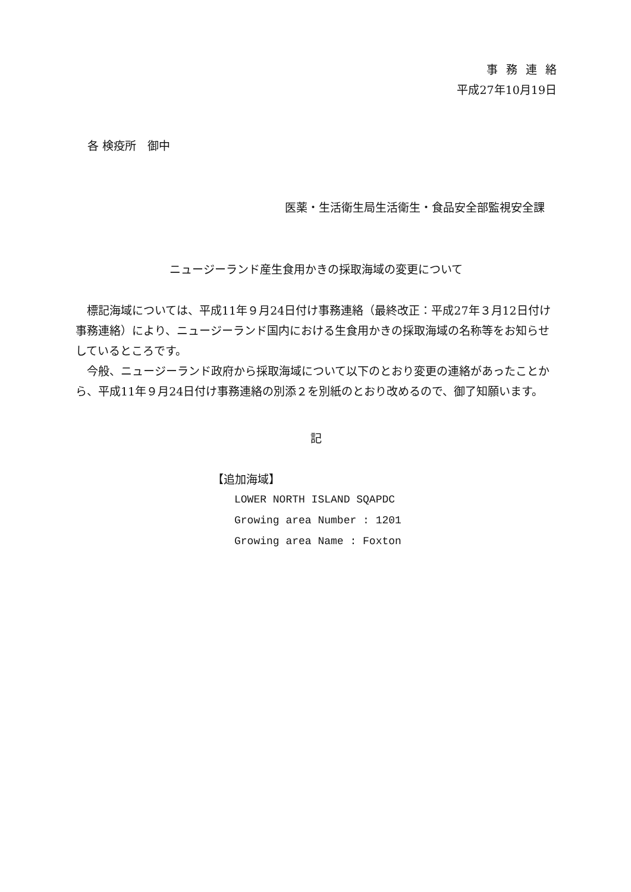事務連絡
平成27年10月19日
各 検疫所　御中
医薬・生活衛生局生活衛生・食品安全部監視安全課
ニュージーランド産生食用かきの採取海域の変更について
標記海域については、平成11年９月24日付け事務連絡（最終改正：平成27年３月12日付け事務連絡）により、ニュージーランド国内における生食用かきの採取海域の名称等をお知らせしているところです。
今般、ニュージーランド政府から採取海域について以下のとおり変更の連絡があったことから、平成11年９月24日付け事務連絡の別添２を別紙のとおり改めるので、御了知願います。
記
【追加海域】
LOWER NORTH ISLAND SQAPDC
Growing area Number : 1201
Growing area Name : Foxton